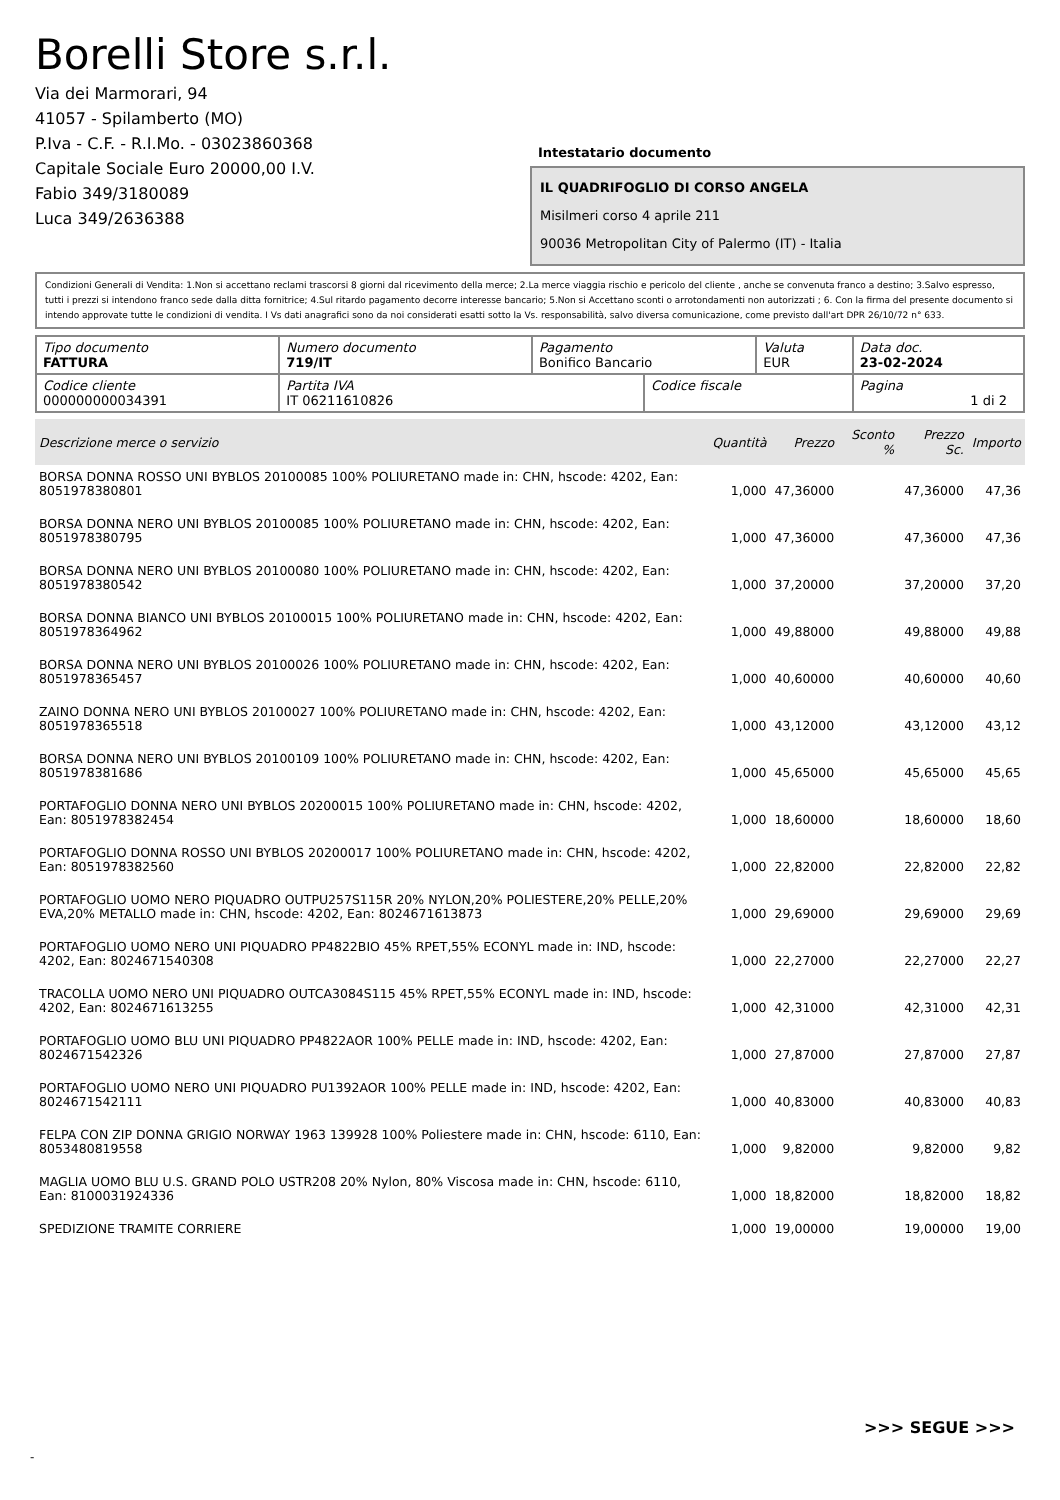Borelli Store s.r.l.
Via dei Marmorari, 94
41057 - Spilamberto (MO)
P.Iva - C.F. - R.I.Mo. - 03023860368
Capitale Sociale Euro 20000,00 I.V.
Fabio 349/3180089
Luca 349/2636388
Intestatario documento
IL QUADRIFOGLIO DI CORSO ANGELA
Misilmeri corso 4 aprile 211
90036 Metropolitan City of Palermo (IT) - Italia
Condizioni Generali di Vendita: 1.Non si accettano reclami trascorsi 8 giorni dal ricevimento della merce; 2.La merce viaggia rischio e pericolo del cliente , anche se convenuta franco a destino; 3.Salvo espresso, tutti i prezzi si intendono franco sede dalla ditta fornitrice; 4.Sul ritardo pagamento decorre interesse bancario; 5.Non si Accettano sconti o arrotondamenti non autorizzati ; 6. Con la firma del presente documento si intendo approvate tutte le condizioni di vendita. I Vs dati anagrafici sono da noi considerati esatti sotto la Vs. responsabilità, salvo diversa comunicazione, come previsto dall'art DPR 26/10/72 n° 633.
| Tipo documento FATTURA | Numero documento 719/IT | Pagamento Bonifico Bancario | | Valuta EUR | Data doc. 23-02-2024 |
| Codice cliente 000000000034391 | Partita IVA IT 06211610826 | | Codice fiscale | | Pagina 1 di 2 |
| Descrizione merce o servizio | Quantità | Prezzo | Sconto % | Prezzo Sc. | Importo |
| --- | --- | --- | --- | --- | --- |
| BORSA DONNA ROSSO UNI BYBLOS 20100085 100% POLIURETANO made in: CHN, hscode: 4202, Ean: 8051978380801 | 1,000 | 47,36000 | | 47,36000 | 47,36 |
| BORSA DONNA NERO UNI BYBLOS 20100085 100% POLIURETANO made in: CHN, hscode: 4202, Ean: 8051978380795 | 1,000 | 47,36000 | | 47,36000 | 47,36 |
| BORSA DONNA NERO UNI BYBLOS 20100080 100% POLIURETANO made in: CHN, hscode: 4202, Ean: 8051978380542 | 1,000 | 37,20000 | | 37,20000 | 37,20 |
| BORSA DONNA BIANCO UNI BYBLOS 20100015 100% POLIURETANO made in: CHN, hscode: 4202, Ean: 8051978364962 | 1,000 | 49,88000 | | 49,88000 | 49,88 |
| BORSA DONNA NERO UNI BYBLOS 20100026 100% POLIURETANO made in: CHN, hscode: 4202, Ean: 8051978365457 | 1,000 | 40,60000 | | 40,60000 | 40,60 |
| ZAINO DONNA NERO UNI BYBLOS 20100027 100% POLIURETANO made in: CHN, hscode: 4202, Ean: 8051978365518 | 1,000 | 43,12000 | | 43,12000 | 43,12 |
| BORSA DONNA NERO UNI BYBLOS 20100109 100% POLIURETANO made in: CHN, hscode: 4202, Ean: 8051978381686 | 1,000 | 45,65000 | | 45,65000 | 45,65 |
| PORTAFOGLIO DONNA NERO UNI BYBLOS 20200015 100% POLIURETANO made in: CHN, hscode: 4202, Ean: 8051978382454 | 1,000 | 18,60000 | | 18,60000 | 18,60 |
| PORTAFOGLIO DONNA ROSSO UNI BYBLOS 20200017 100% POLIURETANO made in: CHN, hscode: 4202, Ean: 8051978382560 | 1,000 | 22,82000 | | 22,82000 | 22,82 |
| PORTAFOGLIO UOMO NERO PIQUADRO OUTPU257S115R 20% NYLON,20% POLIESTERE,20% PELLE,20% EVA,20% METALLO made in: CHN, hscode: 4202, Ean: 8024671613873 | 1,000 | 29,69000 | | 29,69000 | 29,69 |
| PORTAFOGLIO UOMO NERO UNI PIQUADRO PP4822BIO 45% RPET,55% ECONYL made in: IND, hscode: 4202, Ean: 8024671540308 | 1,000 | 22,27000 | | 22,27000 | 22,27 |
| TRACOLLA UOMO NERO UNI PIQUADRO OUTCA3084S115 45% RPET,55% ECONYL made in: IND, hscode: 4202, Ean: 8024671613255 | 1,000 | 42,31000 | | 42,31000 | 42,31 |
| PORTAFOGLIO UOMO BLU UNI PIQUADRO PP4822AOR 100% PELLE made in: IND, hscode: 4202, Ean: 8024671542326 | 1,000 | 27,87000 | | 27,87000 | 27,87 |
| PORTAFOGLIO UOMO NERO UNI PIQUADRO PU1392AOR 100% PELLE made in: IND, hscode: 4202, Ean: 8024671542111 | 1,000 | 40,83000 | | 40,83000 | 40,83 |
| FELPA CON ZIP DONNA GRIGIO NORWAY 1963 139928 100% Poliestere made in: CHN, hscode: 6110, Ean: 8053480819558 | 1,000 | 9,82000 | | 9,82000 | 9,82 |
| MAGLIA UOMO BLU U.S. GRAND POLO USTR208 20% Nylon, 80% Viscosa made in: CHN, hscode: 6110, Ean: 8100031924336 | 1,000 | 18,82000 | | 18,82000 | 18,82 |
| SPEDIZIONE TRAMITE CORRIERE | 1,000 | 19,00000 | | 19,00000 | 19,00 |
>>> SEGUE >>>
-